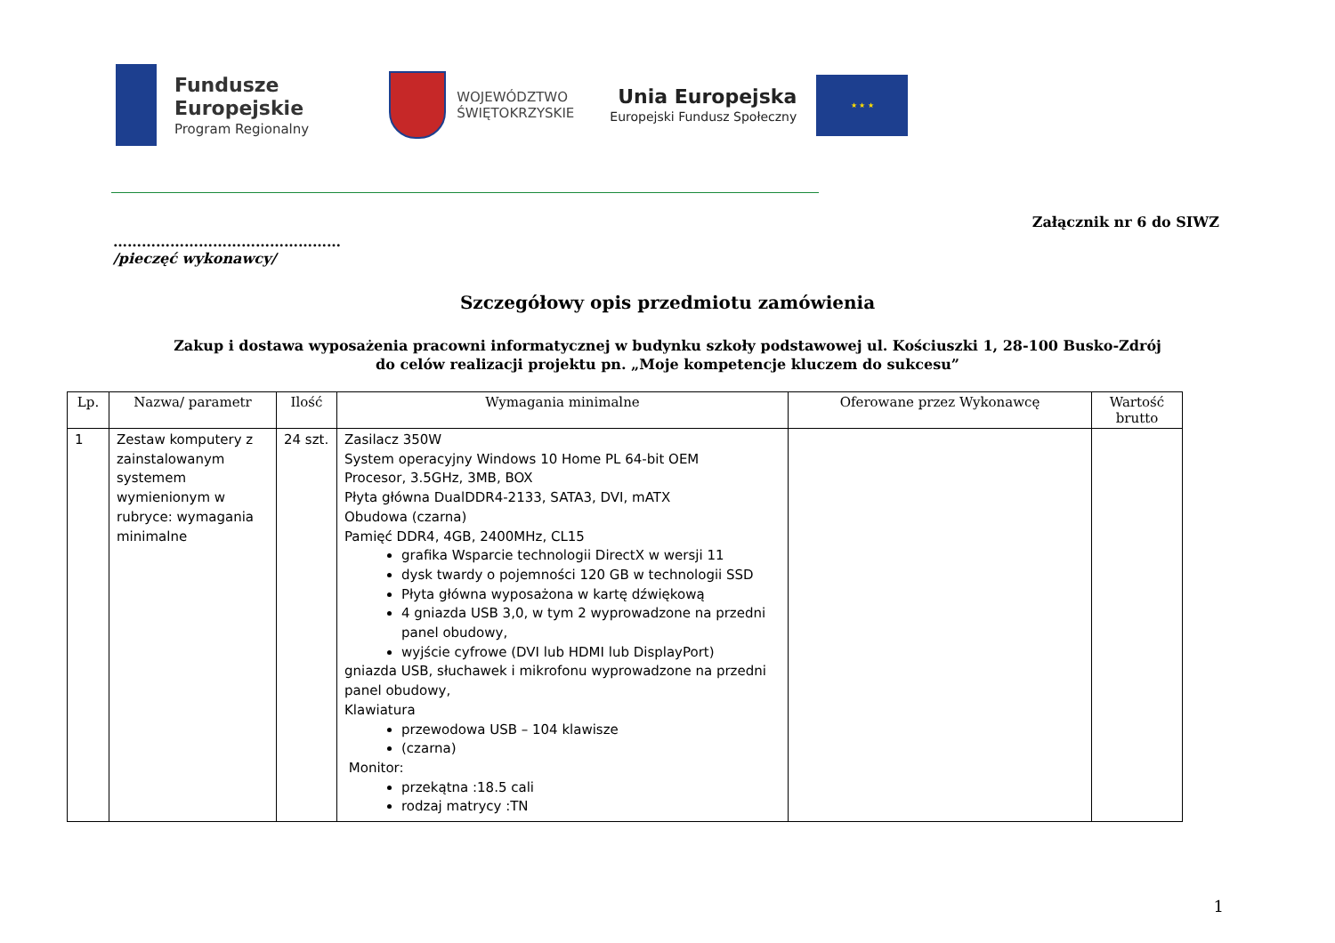Fundusze
Europejskie
Program Regionalny
WOJEWÓDZTWO
ŚWIĘTOKRZYSKIE
Unia Europejska
Europejski Fundusz Społeczny
★ ★ ★
Załącznik nr 6 do SIWZ
…………………………………………
/pieczęć wykonawcy/
Szczegółowy opis przedmiotu zamówienia
Zakup i dostawa wyposażenia pracowni informatycznej w budynku szkoły podstawowej ul. Kościuszki 1, 28-100 Busko-Zdrój
do celów realizacji projektu pn. „Moje kompetencje kluczem do sukcesu”
| Lp. | Nazwa/ parametr | Ilość | Wymagania minimalne | Oferowane przez Wykonawcę | Wartość brutto |
| --- | --- | --- | --- | --- | --- |
| 1 | Zestaw komputery z zainstalowanym systemem wymienionym w rubryce: wymagania minimalne | 24 szt. | Zasilacz 350W System operacyjny Windows 10 Home PL 64-bit OEM Procesor, 3.5GHz, 3MB, BOX Płyta główna DualDDR4-2133, SATA3, DVI, mATX Obudowa (czarna) Pamięć DDR4, 4GB, 2400MHz, CL15 grafika Wsparcie technologii DirectX w wersji 11 dysk twardy o pojemności 120 GB w technologii SSD Płyta główna wyposażona w kartę dźwiękową 4 gniazda USB 3,0, w tym 2 wyprowadzone na przedni panel obudowy, wyjście cyfrowe (DVI lub HDMI lub DisplayPort) gniazda USB, słuchawek i mikrofonu wyprowadzone na przedni panel obudowy, Klawiatura przewodowa USB – 104 klawisze (czarna) Monitor: przekątna :18.5 cali rodzaj matrycy :TN | | |
1